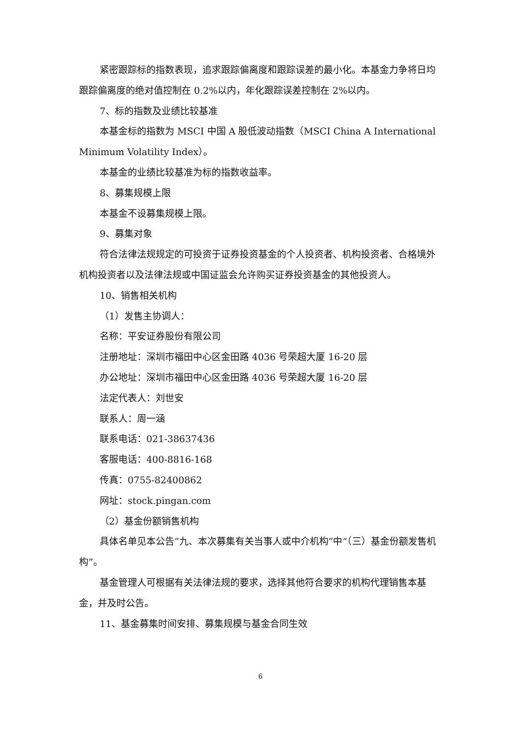紧密跟踪标的指数表现，追求跟踪偏离度和跟踪误差的最小化。本基金力争将日均跟踪偏离度的绝对值控制在 0.2%以内，年化跟踪误差控制在 2%以内。
7、标的指数及业绩比较基准
本基金标的指数为 MSCI 中国 A 股低波动指数（MSCI China A International Minimum Volatility Index）。
本基金的业绩比较基准为标的指数收益率。
8、募集规模上限
本基金不设募集规模上限。
9、募集对象
符合法律法规规定的可投资于证券投资基金的个人投资者、机构投资者、合格境外机构投资者以及法律法规或中国证监会允许购买证券投资基金的其他投资人。
10、销售相关机构
（1）发售主协调人：
名称：平安证券股份有限公司
注册地址：深圳市福田中心区金田路 4036 号荣超大厦 16-20 层
办公地址：深圳市福田中心区金田路 4036 号荣超大厦 16-20 层
法定代表人：刘世安
联系人：周一涵
联系电话：021-38637436
客服电话：400-8816-168
传真：0755-82400862
网址：stock.pingan.com
（2）基金份额销售机构
具体名单见本公告“九、本次募集有关当事人或中介机构”中“（三）基金份额发售机构”。
基金管理人可根据有关法律法规的要求，选择其他符合要求的机构代理销售本基金，并及时公告。
11、基金募集时间安排、募集规模与基金合同生效
6